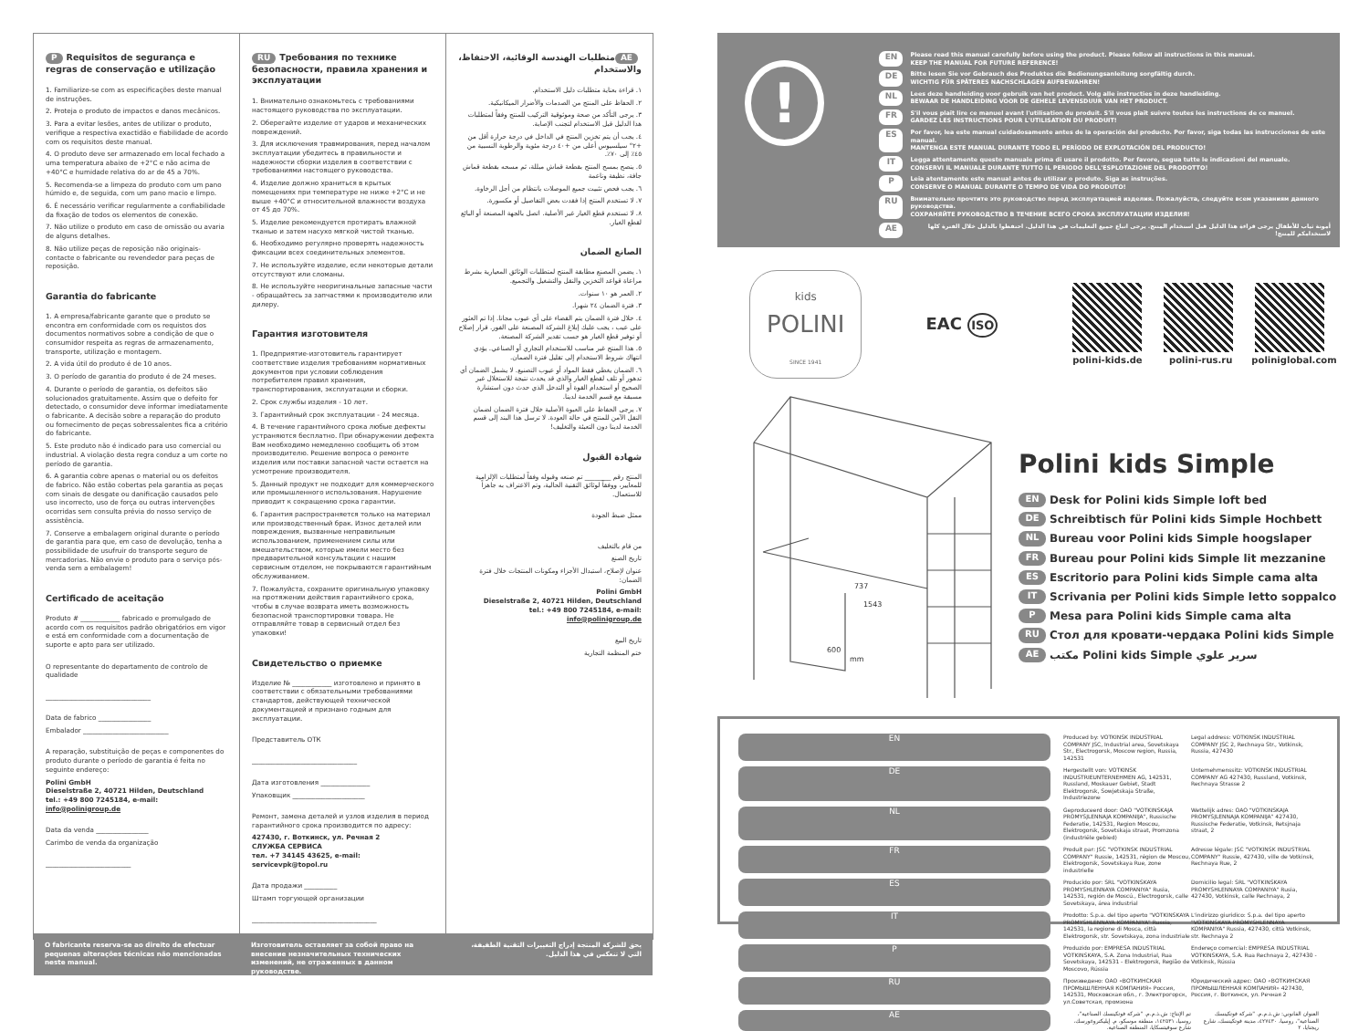P Requisitos de segurança e regras de conservação e utilização
1. Familiarize-se com as especificações deste manual de instruções.
2. Proteja o produto de impactos e danos mecânicos.
3. Para a evitar lesões, antes de utilizar o produto, verifique a respectiva exactidão e fiabilidade de acordo com os requisitos deste manual.
4. O produto deve ser armazenado em local fechado a uma temperatura abaixo de +2°C e não acima de +40°C e humidade relativa do ar de 45 a 70%.
5. Recomenda-se a limpeza do produto com um pano húmido e, de seguida, com um pano macio e limpo.
6. É necessário verificar regularmente a confiabilidade da fixação de todos os elementos de conexão.
7. Não utilize o produto em caso de omissão ou avaria de alguns detalhes.
8. Não utilize peças de reposição não originais- contacte o fabricante ou revendedor para peças de reposição.
Garantia do fabricante
1. A empresa/fabricante garante que o produto se encontra em conformidade com os requistos dos documentos normativos sobre a condição de que o consumidor respeita as regras de armazenamento, transporte, utilização e montagem.
2. A vida útil do produto é de 10 anos.
3. O período de garantia do produto é de 24 meses.
4. Durante o período de garantia, os defeitos são solucionados gratuitamente. Assim que o defeito for detectado, o consumidor deve informar imediatamente o fabricante. A decisão sobre a reparação do produto ou fornecimento de peças sobressalentes fica a critério do fabricante.
5. Este produto não é indicado para uso comercial ou industrial. A violação desta regra conduz a um corte no período de garantia.
6. A garantia cobre apenas o material ou os defeitos de fabrico. Não estão cobertas pela garantia as peças com sinais de desgate ou danificação causados pelo uso incorrecto, uso de força ou outras intervenções ocorridas sem consulta prévia do nosso serviço de assistência.
7. Conserve a embalagem original durante o período de garantia para que, em caso de devolução, tenha a possibilidade de usufruir do transporte seguro de mercadorias. Não envie o produto para o serviço pós-venda sem a embalagem!
Certificado de aceitação
Produto # ____________ fabricado e promulgado de acordo com os requisitos padrão obrigatórios em vigor e está em conformidade com a documentação de suporte e apto para ser utilizado.
O representante do departamento de controlo de qualidade
________________________________
Data de fabrico ________________
Embalador __________________________
A reparação, substituição de peças e componentes do produto durante o período de garantia é feita no seguinte endereço:
Polini GmbH
Dieselstraße 2, 40721 Hilden, Deutschland
tel.: +49 800 7245184, e-mail: info@polinigroup.de
Data da venda ________________
Carimbo de venda da organização
__________________________
RU Требования по технике безопасности, правила хранения и эксплуатации
1. Внимательно ознакомьтесь с требованиями настоящего руководства по эксплуатации.
2. Оберегайте изделие от ударов и механических повреждений.
3. Для исключения травмирования, перед началом эксплуатации убедитесь в правильности и надежности сборки изделия в соответствии с требованиями настоящего руководства.
4. Изделие должно храниться в крытых помещениях при температуре не ниже +2°C и не выше +40°C и относительной влажности воздуха от 45 до 70%.
5. Изделие рекомендуется протирать влажной тканью и затем насухо мягкой чистой тканью.
6. Необходимо регулярно проверять надежность фиксации всех соединительных элементов.
7. Не используйте изделие, если некоторые детали отсутствуют или сломаны.
8. Не используйте неоригинальные запасные части - обращайтесь за запчастями к производителю или дилеру.
Гарантия изготовителя
1. Предприятие-изготовитель гарантирует соответствие изделия требованиям нормативных документов при условии соблюдения потребителем правил хранения, транспортирования, эксплуатации и сборки.
2. Срок службы изделия - 10 лет.
3. Гарантийный срок эксплуатации - 24 месяца.
4. В течение гарантийного срока любые дефекты устраняются бесплатно. При обнаружении дефекта Вам необходимо немедленно сообщить об этом производителю. Решение вопроса о ремонте изделия или поставки запасной части остается на усмотрение производителя.
5. Данный продукт не подходит для коммерческого или промышленного использования. Нарушение приводит к сокращению срока гарантии.
6. Гарантия распространяется только на материал или производственный брак. Износ деталей или повреждения, вызванные неправильным использованием, применением силы или вмешательством, которые имели место без предварительной консультации с нашим сервисным отделом, не покрываются гарантийным обслуживанием.
7. Пожалуйста, сохраните оригинальную упаковку на протяжении действия гарантийного срока, чтобы в случае возврата иметь возможность безопасной транспортировки товара. Не отправляйте товар в сервисный отдел без упаковки!
Свидетельство о приемке
Изделие № ____________ изготовлено и принято в соответствии с обязательными требованиями стандартов, действующей технической документацией и признано годным для эксплуатации.
Представитель ОТК
________________________________
Дата изготовления _______________
Упаковщик ______________________
Ремонт, замена деталей и узлов изделия в период гарантийного срока производится по адресу:
427430, г. Воткинск, ул. Речная 2
СЛУЖБА СЕРВИСА
тел. +7 34145 43625, e-mail: servicevpk@topol.ru
Дата продажи __________
Штамп торгующей организации
______________________________________
AE متطلبات الهندسة الوقائية، الاحتفاظ، والاستخدام
١. قراءة بعناية متطلبات دليل الاستخدام.
٢. الحفاظ على المنتج من الصدمات والأضرار الميكانيكية.
٣. يرجى التأكد من صحة وموثوقية التركيب للمنتج وفقاً لمتطلبات هذا الدليل قبل الاستخدام لتجنب الإصابة.
٤. يجب أن يتم تخزين المنتج في الداخل في درجة حرارة أقل من +٢° سيلسيوس أعلى من +٤٠ درجة مئوية والرطوبة النسبية من ٤٥٪ إلى ٧٠٪.
٥. ينصح بمسح المنتج بقطعة قماش مبللة، ثم مسحه بقطعة قماش جافة، نظيفة وناعمة
٦. يجب فحص تثبيت جميع الموصلات بانتظام من أجل الرخاوة.
٧. لا تستخدم المنتج إذا فقدت بعض التفاصيل أو مكسورة.
٨. لا تستخدم قطع الغيار غير الأصلية. اتصل بالجهة المصنعة أو البائع لقطع الغيار.
الصانع الضمان
١. يضمن المصنع مطابقة المنتج لمتطلبات الوثائق المعيارية بشرط مراعاة قواعد التخزين والنقل والتشغيل والتجميع.
٢. العمر هو ١٠ سنوات.
٣. فترة الضمان ٢٤ شهرا.
٤. خلال فترة الضمان يتم القضاء على أي عيوب مجانا. إذا تم العثور على عيب ، يجب عليك إبلاغ الشركة المصنعة على الفور. قرار إصلاح أو توفير قطع الغيار هو حسب تقدير الشركة المصنعة.
٥. هذا المنتج غير مناسب للاستخدام التجاري أو الصناعي. يؤدي انتهاك شروط الاستخدام إلى تقليل فترة الضمان.
٦. الضمان يغطي فقط المواد أو عيوب التصنيع. لا يشمل الضمان أي تدهور أو تلف لقطع الغيار والذي قد يحدث نتيجة للاستغلال غير الصحيح أو استخدام القوة أو التدخل الذي حدث دون استشارة مسبقة مع قسم الخدمة لدينا.
٧. يرجى الحفاظ على العبوة الأصلية خلال فترة الضمان لضمان النقل الآمن للمنتج في حالة العودة. لا ترسل هذا البند إلى قسم الخدمة لدينا دون التعبئة والتغليف!
شهادة القبول
المنتج رقم ________ تم صنعه وقبوله وفقاً لمتطلبات الإلزامية للمعايير، ووفقاً لوثائق التقنية الحالية، وتم الاعتراف به جاهزاً للاستعمال.
ممثل ضبط الجودة
من قام بالتغليف
تاريخ الصنع
عنوان لإصلاح، استبدال الأجزاء ومكونات المنتجات خلال فترة الضمان:
Polini GmbH
Dieselstraße 2, 40721 Hilden, Deutschland
tel.: +49 800 7245184, e-mail: info@polinigroup.de
تاريخ البيع
ختم المنظمة التجارية
O fabricante reserva-se ao direito de efectuar pequenas alterações técnicas não mencionadas neste manual.
Изготовитель оставляет за собой право на внесение незначительных технических изменений, не отраженных в данном руководстве.
يحق للشركة المنتجة إدراج التغييرات التقنية الطفيفة، التي لا تنعكس في هذا الدليل.
!
EN Please read this manual carefully before using the product. Please follow all instructions in this manual.
KEEP THE MANUAL FOR FUTURE REFERENCE!
DE Bitte lesen Sie vor Gebrauch des Produktes die Bedienungsanleitung sorgfältig durch.
WICHTIG FÜR SPÄTERES NACHSCHLAGEN AUFBEWAHREN!
NL Lees deze handleiding voor gebruik van het product. Volg alle instructies in deze handleiding.
BEWAAR DE HANDLEIDING VOOR DE GEHELE LEVENSDUUR VAN HET PRODUCT.
FR S'il vous plaît lire ce manuel avant l'utilisation du produit. S'il vous plaît suivre toutes les instructions de ce manuel.
GARDEZ LES INSTRUCTIONS POUR L'UTILISATION DU PRODUIT!
ES Por favor, lea este manual cuidadosamente antes de la operación del producto. Por favor, siga todas las instrucciones de este manual.
MANTENGA ESTE MANUAL DURANTE TODO EL PERÍODO DE EXPLOTACIÓN DEL PRODUCTO!
IT Legga attentamente questo manuale prima di usare il prodotto. Per favore, segua tutte le indicazioni del manuale.
CONSERVI IL MANUALE DURANTE TUTTO IL PERIODO DELL'ESPLOTAZIONE DEL PRODOTTO!
P Leia atentamente este manual antes de utilizar o produto. Siga as instruções.
CONSERVE O MANUAL DURANTE O TEMPO DE VIDA DO PRODUTO!
RU Внимательно прочтите это руководство перед эксплуатацией изделия. Пожалуйста, следуйте всем указаниям данного руководства.
СОХРАНЯЙТЕ РУКОВОДСТВО В ТЕЧЕНИЕ ВСЕГО СРОКА ЭКСПЛУАТАЦИИ ИЗДЕЛИЯ!
AE أمونة ثياب للأطفال يرجى قراءة هذا الدليل قبل استخدام المنتج. يرجى اتباع جميع التعليمات في هذا الدليل. احتفظوا بالدليل خلال الفترة كلها لاستخدامكم للمنتج!
kids
POLINI
SINCE 1941
EAC ISO
polini-kids.de polini-rus.ru poliniglobal.com
1543
mm
600
737
Polini kids Simple
EN Desk for Polini kids Simple loft bed
DE Schreibtisch für Polini kids Simple Hochbett
NL Bureau voor Polini kids Simple hoogslaper
FR Bureau pour Polini kids Simple lit mezzanine
ES Escritorio para Polini kids Simple cama alta
IT Scrivania per Polini kids Simple letto soppalco
P Mesa para Polini kids Simple cama alta
RU Стол для кровати-чердака Polini kids Simple
AE مكتب Polini kids Simple سرير علوي
EN Produced by: VOTKINSK INDUSTRIAL COMPANY JSC, Industrial area, Sovetskaya Str., Electrogorsk, Moscow region, Russia, 142531 Legal address: VOTKINSK INDUSTRIAL COMPANY JSC 2, Rechnaya Str., Votkinsk, Russia, 427430
DE Hergestellt von: VOTKINSK INDUSTRIEUNTERNEHMEN AG, 142531, Russland, Moskauer Gebiet, Stadt Elektrogorsk, Sowjetskaja Straße, Industriezone Unternehmenssitz: VOTKINSK INDUSTRIAL COMPANY AG 427430, Russland, Votkinsk, Rechnaya Strasse 2
NL Geproduceerd door: OAO "VOTKINSKAJA PROMYSJLENNAJA KOMPANIJA", Russische Federatie, 142531, Region Moscou, Elektrogorsk, Sovetskaja straat, Promzona (industriële gebied) Wettelijk adres: OAO "VOTKINSKAJA PROMYSJLENNAJA KOMPANIJA" 427430, Russische Federatie, Votkinsk, Retsjnaja straat, 2
FR Produit par: JSC "VOTKINSK INDUSTRIAL COMPANY" Russie, 142531, région de Moscou, Elektrogorsk, Sovetskaya Rue, zone industrielle Adresse légale: JSC "VOTKINSK INDUSTRIAL COMPANY" Russie, 427430, ville de Votkinsk, Rechnaya Rue, 2
ES Producido por: SRL "VOTKINSKAYA PROMYSHLENNAYA COMPANIYA" Rusia, 142531, región de Moscú., Electrogorsk, calle Sovetskaya, área industrial Domicilio legal: SRL "VOTKINSKAYA PROMYSHLENNAYA COMPANIYA" Rusia, 427430, Votkinsk, calle Rechnaya, 2
IT Prodotto: S.p.a. del tipo aperto "VOTKINSKAYA PROMYSHLENNAYA KOMPANIYA" Russia, 142531, la regione di Mosca, città Elektrogorsk, str. Sovetskaya, zona industriale L'indirizzo giuridico: S.p.a. del tipo aperto "VOTKINSKAYA PROMYSHLENNAYA KOMPANIYA" Russia, 427430, città Votkinsk, str. Rechnaya 2
P Produzido por: EMPRESA INDUSTRIAL VOTKINSKAYA, S.A. Zona Industrial, Rua Sovetskaya, 142531 - Elektrogorsk, Região de Moscovo, Rússia Endereço comercial: EMPRESA INDUSTRIAL VOTKINSKAYA, S.A. Rua Rechnaya 2, 427430 - Votkinsk, Rússia
RU Произведено: ОАО «ВОТКИНСКАЯ ПРОМЫШЛЕННАЯ КОМПАНИЯ» Россия, 142531, Московская обл., г. Электрогорск, ул.Советская, промзона Юридический адрес: ОАО «ВОТКИНСКАЯ ПРОМЫШЛЕННАЯ КОМПАНИЯ» 427430, Россия, г. Воткинск, ул. Речная 2
AE تم الإنتاج: ش.ذ.م.م. "شركة فوتكينسك الصناعية"، روسيا، ١٤٢٥٣١، منطقة موسكو، م. إيليكتروغورسك، شارع سوفيتسكايا، المنطقة الصناعية. العنوان القانوني: ش.ذ.م.م. "شركة فوتكينسك الصناعية"، روسيا، ٤٢٧٤٣٠، مدينة فوتكينسك، شارع ريجنايا، ٢